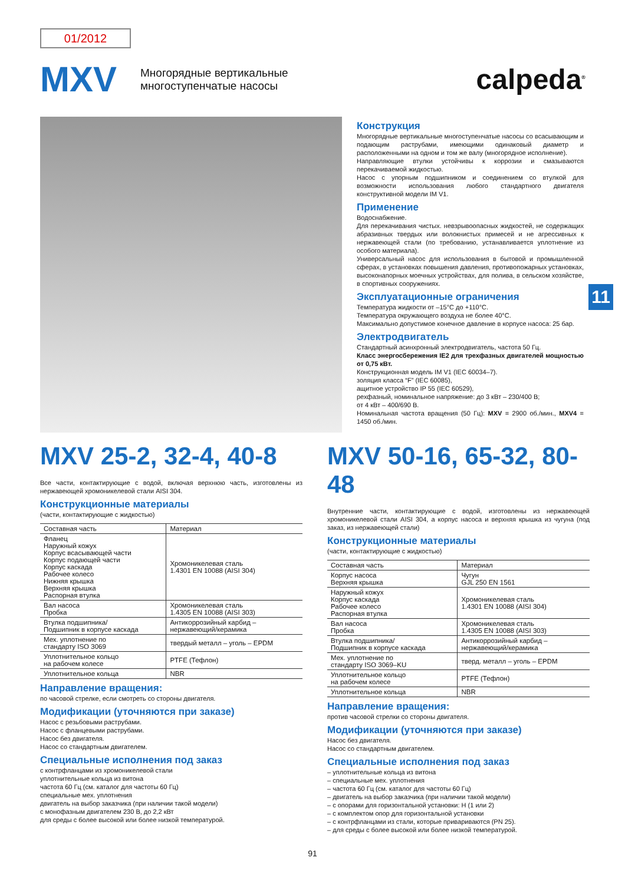01/2012
MXV
Многорядные вертикальные
многоступенчатые насосы
calpeda<sup>®</sup>
Конструкция
Многорядные вертикальные многоступенчатые насосы со всасывающим и подающим раструбами, имеющими одинаковый диаметр и расположенными на одном и том же валу (многорядное исполнение).
Направляющие втулки устойчивы к коррозии и смазываются перекачиваемой жидкостью.
Насос с упорным подшипником и соединением со втулкой для возможности использования любого стандартного двигателя конструктивной модели IM V1.
Применение
Водоснабжение.
Для перекачивания чистых. невзрывоопасных жидкостей, не содержащих абразивных твердых или волокнистых примесей и не агрессивных к нержавеющей стали (по требованию, устанавливается уплотнение из особого материала).
Универсальный насос для использования в бытовой и промышленной сферах, в установках повышения давления, противопожарных установках, высоконапорных моечных устройствах, для полива, в сельском хозяйстве, в спортивных сооружениях.
Эксплуатационные ограничения
Температура жидкости от –15°C до +110°C.
Температура окружающего воздуха не более 40°C.
Максимально допустимое конечное давление в корпусе насоса: 25 бар.
Электродвигатель
Стандартный асинхронный электродвигатель, частота 50 Гц.
Класс энергосбережения IE2 для трехфазных двигателей мощностью от 0,75 кВт.
Конструкционная модель IM V1 (IEC 60034–7).
золяция класса “F” (IEC 60085),
ащитное устройство IP 55 (IEC 60529),
рехфазный, номинальное напряжение: до 3 кВт – 230/400 В;
от 4 кВт – 400/690 В.
Номинальная частота вращения (50 Гц): MXV = 2900 об./мин., MXV4 = 1450 об./мин.
11
MXV 25-2, 32-4, 40-8
Все части, контактирующие с водой, включая верхнюю часть, изготовлены из нержавеющей хромоникелевой стали AISI 304.
Конструкционные материалы
(части, контактирующие с жидкостью)
| Составная часть | Материал |
| --- | --- |
| Фланец Наружный кожух Корпус всасывающей части Корпус подающей части Корпус каскада Рабочее колесо Нижняя крышка Верхняя крышка Распорная втулка | Хромоникелевая сталь 1.4301 EN 10088 (AISI 304) |
| Вал насоса Пробка | Хромоникелевая сталь 1.4305 EN 10088 (AISI 303) |
| Втулка подшипника/ Подшипник в корпусе каскада | Антикоррозийный карбид – нержавеющий/керамика |
| Мех. уплотнение по стандарту ISO 3069 | твердый металл – уголь – EPDM |
| Уплотнительное кольцо на рабочем колесе | PTFE (Тефлон) |
| Уплотнительное кольца | NBR |
Направление вращения:
по часовой стрелке, если смотреть со стороны двигателя.
Модификации (уточняются при заказе)
Насос с резьбовыми раструбами.
Насос с фланцевыми раструбами.
Насос без двигателя.
Насос со стандартным двигателем.
Специальные исполнения под заказ
с контрфланцами из хромоникелевой стали
уплотнительные кольца из витона
частота 60 Гц (см. каталог для частоты 60 Гц)
специальные мех. уплотнения
двигатель на выбор заказчика (при наличии такой модели)
с монофазным двигателем 230 В, до 2,2 кВт
для среды с более высокой или более низкой температурой.
MXV 50-16, 65-32, 80-48
Внутренние части, контактирующие с водой, изготовлены из нержавеющей хромоникелевой стали AISI 304, а корпус насоса и верхняя крышка из чугуна (под заказ, из нержавеющей стали)
Конструкционные материалы
(части, контактирующие с жидкостью)
| Составная часть | Материал |
| --- | --- |
| Корпус насоса Верхняя крышка | Чугун GJL 250 EN 1561 |
| Наружный кожух Корпус каскада Рабочее колесо Распорная втулка | Хромоникелевая сталь 1.4301 EN 10088 (AISI 304) |
| Вал насоса Пробка | Хромоникелевая сталь 1.4305 EN 10088 (AISI 303) |
| Втулка подшипника/ Подшипник в корпусе каскада | Антикоррозийный карбид – нержавеющий/керамика |
| Мех. уплотнение по стандарту ISO 3069–KU | тверд. металл – уголь – EPDM |
| Уплотнительное кольцо на рабочем колесе | PTFE (Тефлон) |
| Уплотнительное кольца | NBR |
Направление вращения:
против часовой стрелки со стороны двигателя.
Модификации (уточняются при заказе)
Насос без двигателя.
Насос со стандартным двигателем.
Специальные исполнения под заказ
– уплотнительные кольца из витона
– специальные мех. уплотнения
– частота 60 Гц (см. каталог для частоты 60 Гц)
– двигатель на выбор заказчика (при наличии такой модели)
– с опорами для горизонтальной установки: H (1 или 2)
– с комплектом опор для горизонтальной установки
– с контрфланцами из стали, которые привариваются (PN 25).
– для среды с более высокой или более низкой температурой.
91